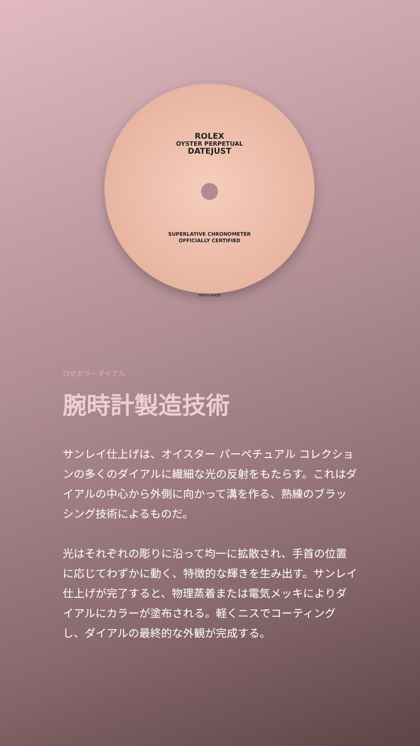ROLEX
OYSTER PERPETUAL
DATEJUST
SUPERLATIVE CHRONOMETER
OFFICIALLY CERTIFIED
SWISS MADE
ロゼカラーダイアル
腕時計製造技術
サンレイ仕上げは、オイスター パーペチュアル コレクションの多くのダイアルに繊細な光の反射をもたらす。これはダイアルの中心から外側に向かって溝を作る、熟練のブラッシング技術によるものだ。
光はそれぞれの彫りに沿って均一に拡散され、手首の位置に応じてわずかに動く、特徴的な輝きを生み出す。サンレイ仕上げが完了すると、物理蒸着または電気メッキによりダイアルにカラーが塗布される。軽くニスでコーティングし、ダイアルの最終的な外観が完成する。